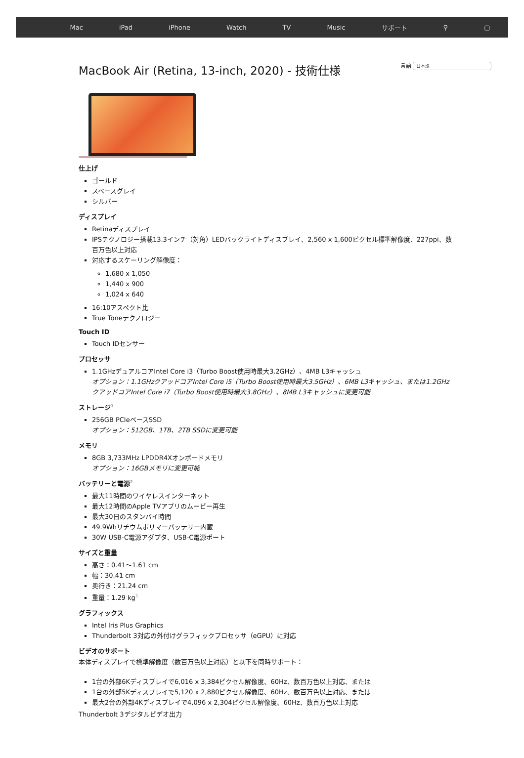Mac iPad iPhone Watch TV Music サポート ⚲ ▢
言語 日本語
MacBook Air (Retina, 13-inch, 2020) - 技術仕様
仕上げ
ゴールド
スペースグレイ
シルバー
ディスプレイ
Retinaディスプレイ
IPSテクノロジー搭載13.3インチ（対角）LEDバックライトディスプレイ、2,560 x 1,600ピクセル標準解像度、227ppi、数百万色以上対応
対応するスケーリング解像度：
1,680 x 1,050
1,440 x 900
1,024 x 640
16:10アスペクト比
True Toneテクノロジー
Touch ID
Touch IDセンサー
プロセッサ
1.1GHzデュアルコアIntel Core i3（Turbo Boost使用時最大3.2GHz）、4MB L3キャッシュ
オプション：1.1GHzクアッドコアIntel Core i5（Turbo Boost使用時最大3.5GHz）、6MB L3キャッシュ、または1.2GHzクアッドコアIntel Core i7（Turbo Boost使用時最大3.8GHz）、8MB L3キャッシュに変更可能
ストレージ<sup>1</sup>
256GB PCIeベースSSD
オプション：512GB、1TB、2TB SSDに変更可能
メモリ
8GB 3,733MHz LPDDR4Xオンボードメモリ
オプション：16GBメモリに変更可能
バッテリーと電源<sup>2</sup>
最大11時間のワイヤレスインターネット
最大12時間のApple TVアプリのムービー再生
最大30日のスタンバイ時間
49.9Whリチウムポリマーバッテリー内蔵
30W USB-C電源アダプタ、USB-C電源ポート
サイズと重量
高さ：0.41〜1.61 cm
幅：30.41 cm
奥行き：21.24 cm
重量：1.29 kg<sup>3</sup>
グラフィックス
Intel Iris Plus Graphics
Thunderbolt 3対応の外付けグラフィックプロセッサ（eGPU）に対応
ビデオのサポート
本体ディスプレイで標準解像度（数百万色以上対応）と以下を同時サポート：
1台の外部6Kディスプレイで6,016 x 3,384ピクセル解像度、60Hz、数百万色以上対応、または
1台の外部5Kディスプレイで5,120 x 2,880ピクセル解像度、60Hz、数百万色以上対応、または
最大2台の外部4Kディスプレイで4,096 x 2,304ピクセル解像度、60Hz、数百万色以上対応
Thunderbolt 3デジタルビデオ出力